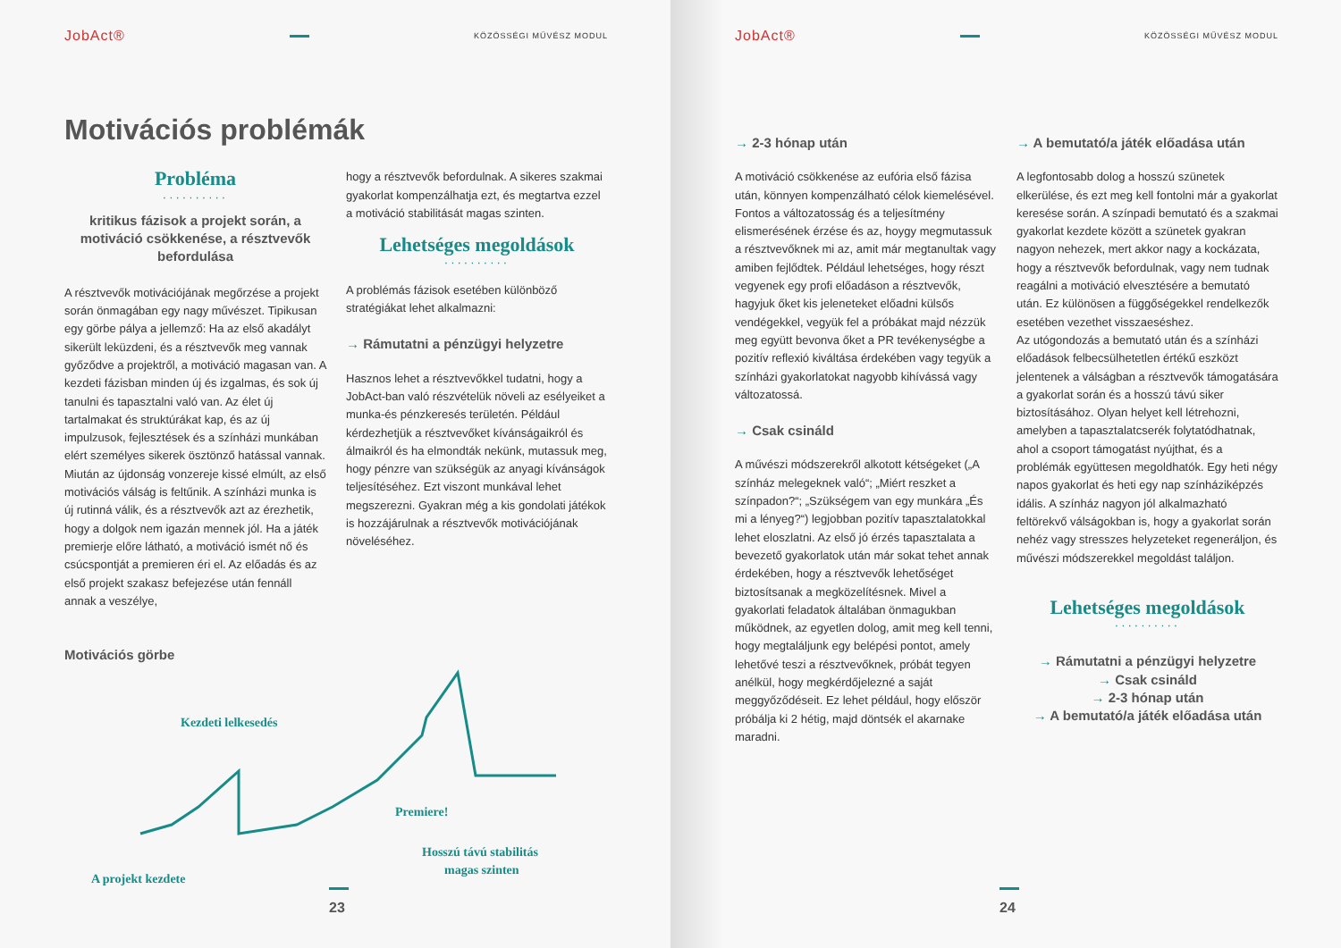JobAct® KÖZÖSSÉGI MŰVÉSZ MODUL
Motivációs problémák
Probléma
··········
kritikus fázisok a projekt során, a motiváció csökkenése, a résztvevők befordulása
A résztvevők motivációjának megőrzése a projekt során önmagában egy nagy művészet. Tipikusan egy görbe pálya a jellemző: Ha az első akadályt sikerült leküzdeni, és a résztvevők meg vannak győződve a projektről, a motiváció magasan van. A kezdeti fázisban minden új és izgalmas, és sok új tanulni és tapasztalni való van. Az élet új tartalmakat és struktúrákat kap, és az új impulzusok, fejlesztések és a színházi munkában elért személyes sikerek ösztönző hatással vannak. Miután az újdonság vonzereje kissé elmúlt, az első motivációs válság is feltűnik. A színházi munka is új rutinná válik, és a résztvevők azt az érezhetik, hogy a dolgok nem igazán mennek jól. Ha a játék premierje előre látható, a motiváció ismét nő és csúcspontját a premieren éri el. Az előadás és az első projekt szakasz befejezése után fennáll annak a veszélye,
hogy a résztvevők befordulnak. A sikeres szakmai gyakorlat kompenzálhatja ezt, és megtartva ezzel a motiváció stabilitását magas szinten.
Lehetséges megoldások
··········
A problémás fázisok esetében különböző stratégiákat lehet alkalmazni:
→ Rámutatni a pénzügyi helyzetre
Hasznos lehet a résztvevőkkel tudatni, hogy a JobAct-ban való részvételük növeli az esélyeiket a munka-és pénzkeresés területén. Például kérdezhetjük a résztvevőket kívánságaikról és álmaikról és ha elmondták nekünk, mutassuk meg, hogy pénzre van szükségük az anyagi kívánságok teljesítéséhez. Ezt viszont munkával lehet megszerezni. Gyakran még a kis gondolati játékok is hozzájárulnak a résztvevők motivációjának növeléséhez.
Motivációs görbe
Kezdeti lelkesedés
Premiere!
A projekt kezdete
Hosszú távú stabilitás
magas szinten
23
JobAct® KÖZÖSSÉGI MŰVÉSZ MODUL
→ 2-3 hónap után
A motiváció csökkenése az eufória első fázisa után, könnyen kompenzálható célok kiemelésével. Fontos a változatosság és a teljesítmény elismerésének érzése és az, hoygy megmutassuk a résztvevőknek mi az, amit már megtanultak vagy amiben fejlődtek. Például lehetséges, hogy részt vegyenek egy profi előadáson a résztvevők, hagyjuk őket kis jeleneteket előadni külsős vendégekkel, vegyük fel a próbákat majd nézzük meg együtt bevonva őket a PR tevékenységbe a pozitív reflexió kiváltása érdekében vagy tegyük a színházi gyakorlatokat nagyobb kihívássá vagy változatossá.
→ Csak csináld
A művészi módszerekről alkotott kétségeket („A színház melegeknek való“; „Miért reszket a színpadon?“; „Szükségem van egy munkára „És mi a lényeg?“) legjobban pozitív tapasztalatokkal lehet eloszlatni. Az első jó érzés tapasztalata a bevezető gyakorlatok után már sokat tehet annak érdekében, hogy a résztvevők lehetőséget biztosítsanak a megközelítésnek. Mivel a gyakorlati feladatok általában önmagukban működnek, az egyetlen dolog, amit meg kell tenni, hogy megtaláljunk egy belépési pontot, amely lehetővé teszi a résztvevőknek, próbát tegyen anélkül, hogy megkérdőjelezné a saját meggyőződéseit. Ez lehet például, hogy először próbálja ki 2 hétig, majd döntsék el akarnake maradni.
→ A bemutató/a játék előadása után
A legfontosabb dolog a hosszú szünetek elkerülése, és ezt meg kell fontolni már a gyakorlat keresése során. A színpadi bemutató és a szakmai gyakorlat kezdete között a szünetek gyakran nagyon nehezek, mert akkor nagy a kockázata, hogy a résztvevők befordulnak, vagy nem tudnak reagálni a motiváció elvesztésére a bemutató után. Ez különösen a függőségekkel rendelkezők esetében vezethet visszaeséshez.
Az utógondozás a bemutató után és a színházi előadások felbecsülhetetlen értékű eszközt jelentenek a válságban a résztvevők támogatására a gyakorlat során és a hosszú távú siker biztosításához. Olyan helyet kell létrehozni, amelyben a tapasztalatcserék folytatódhatnak, ahol a csoport támogatást nyújthat, és a problémák együttesen megoldhatók. Egy heti négy napos gyakorlat és heti egy nap színháziképzés idális. A színház nagyon jól alkalmazható feltörekvő válságokban is, hogy a gyakorlat során nehéz vagy stresszes helyzeteket regeneráljon, és művészi módszerekkel megoldást találjon.
Lehetséges megoldások
··········
→ Rámutatni a pénzügyi helyzetre
→ Csak csináld
→ 2-3 hónap után
→ A bemutató/a játék előadása után
24